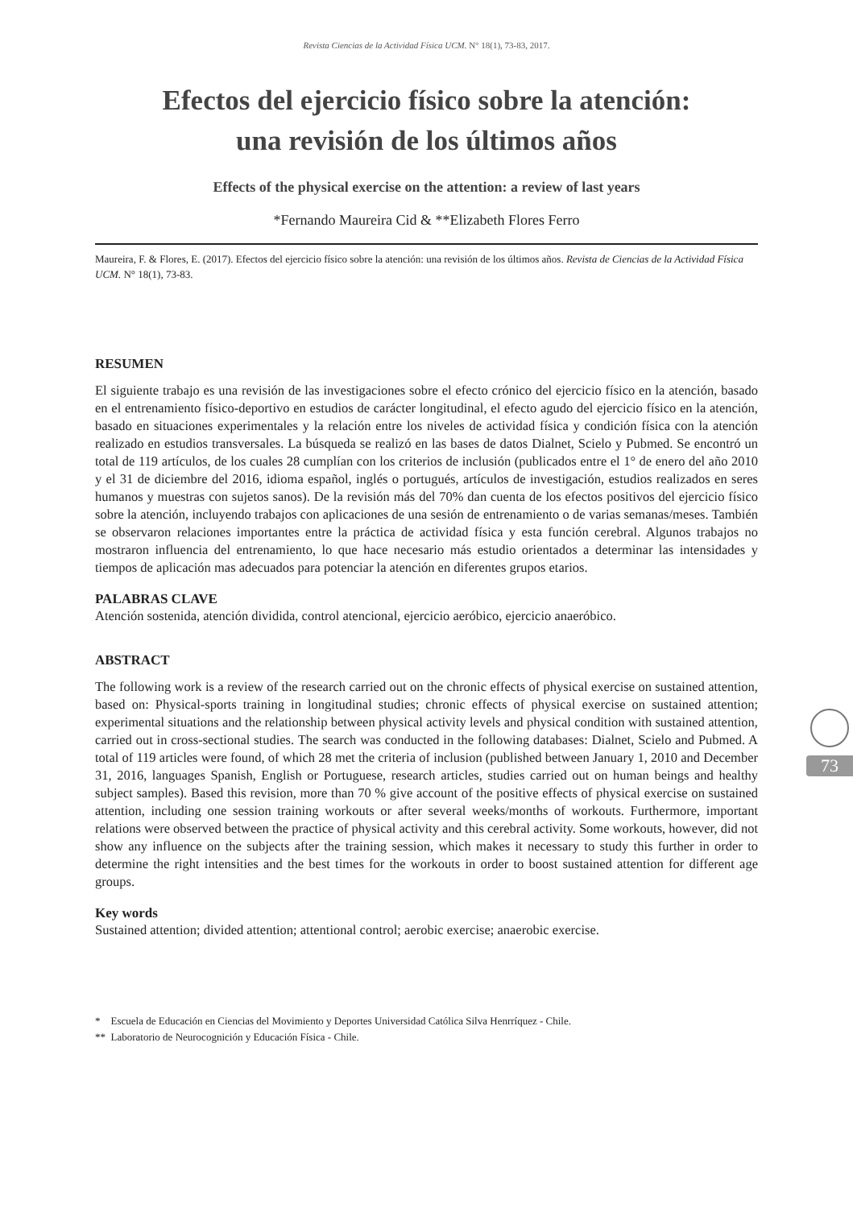Revista Ciencias de la Actividad Física UCM. N° 18(1), 73-83, 2017.
Efectos del ejercicio físico sobre la atención:
una revisión de los últimos años
Effects of the physical exercise on the attention: a review of last years
*Fernando Maureira Cid & **Elizabeth Flores Ferro
Maureira, F. & Flores, E. (2017). Efectos del ejercicio físico sobre la atención: una revisión de los últimos años. Revista de Ciencias de la Actividad Física UCM. N° 18(1), 73-83.
RESUMEN
El siguiente trabajo es una revisión de las investigaciones sobre el efecto crónico del ejercicio físico en la atención, basado en el entrenamiento físico-deportivo en estudios de carácter longitudinal, el efecto agudo del ejercicio físico en la atención, basado en situaciones experimentales y la relación entre los niveles de actividad física y condición física con la atención realizado en estudios transversales. La búsqueda se realizó en las bases de datos Dialnet, Scielo y Pubmed. Se encontró un total de 119 artículos, de los cuales 28 cumplían con los criterios de inclusión (publicados entre el 1° de enero del año 2010 y el 31 de diciembre del 2016, idioma español, inglés o portugués, artículos de investigación, estudios realizados en seres humanos y muestras con sujetos sanos). De la revisión más del 70% dan cuenta de los efectos positivos del ejercicio físico sobre la atención, incluyendo trabajos con aplicaciones de una sesión de entrenamiento o de varias semanas/meses. También se observaron relaciones importantes entre la práctica de actividad física y esta función cerebral. Algunos trabajos no mostraron influencia del entrenamiento, lo que hace necesario más estudio orientados a determinar las intensidades y tiempos de aplicación mas adecuados para potenciar la atención en diferentes grupos etarios.
PALABRAS CLAVE
Atención sostenida, atención dividida, control atencional, ejercicio aeróbico, ejercicio anaeróbico.
ABSTRACT
The following work is a review of the research carried out on the chronic effects of physical exercise on sustained attention, based on: Physical-sports training in longitudinal studies; chronic effects of physical exercise on sustained attention; experimental situations and the relationship between physical activity levels and physical condition with sustained attention, carried out in cross-sectional studies. The search was conducted in the following databases: Dialnet, Scielo and Pubmed. A total of 119 articles were found, of which 28 met the criteria of inclusion (published between January 1, 2010 and December 31, 2016, languages Spanish, English or Portuguese, research articles, studies carried out on human beings and healthy subject samples). Based this revision, more than 70 % give account of the positive effects of physical exercise on sustained attention, including one session training workouts or after several weeks/months of workouts. Furthermore, important relations were observed between the practice of physical activity and this cerebral activity. Some workouts, however, did not show any influence on the subjects after the training session, which makes it necessary to study this further in order to determine the right intensities and the best times for the workouts in order to boost sustained attention for different age groups.
Key words
Sustained attention; divided attention; attentional control; aerobic exercise; anaerobic exercise.
* Escuela de Educación en Ciencias del Movimiento y Deportes Universidad Católica Silva Henrríquez - Chile.
** Laboratorio de Neurocognición y Educación Física - Chile.
73